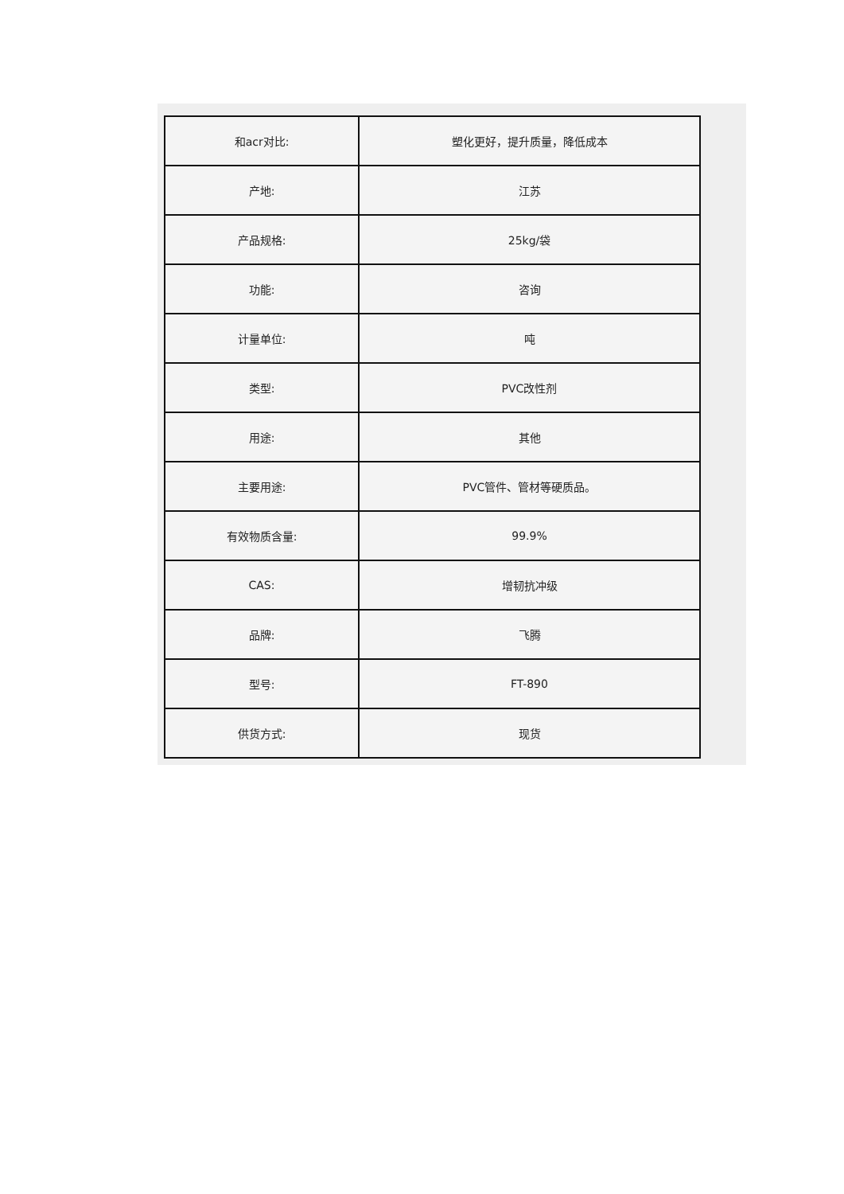| 和acr对比: | 塑化更好，提升质量，降低成本 |
| 产地: | 江苏 |
| 产品规格: | 25kg/袋 |
| 功能: | 咨询 |
| 计量单位: | 吨 |
| 类型: | PVC改性剂 |
| 用途: | 其他 |
| 主要用途: | PVC管件、管材等硬质品。 |
| 有效物质含量: | 99.9% |
| CAS: | 增韧抗冲级 |
| 品牌: | 飞腾 |
| 型号: | FT-890 |
| 供货方式: | 现货 |